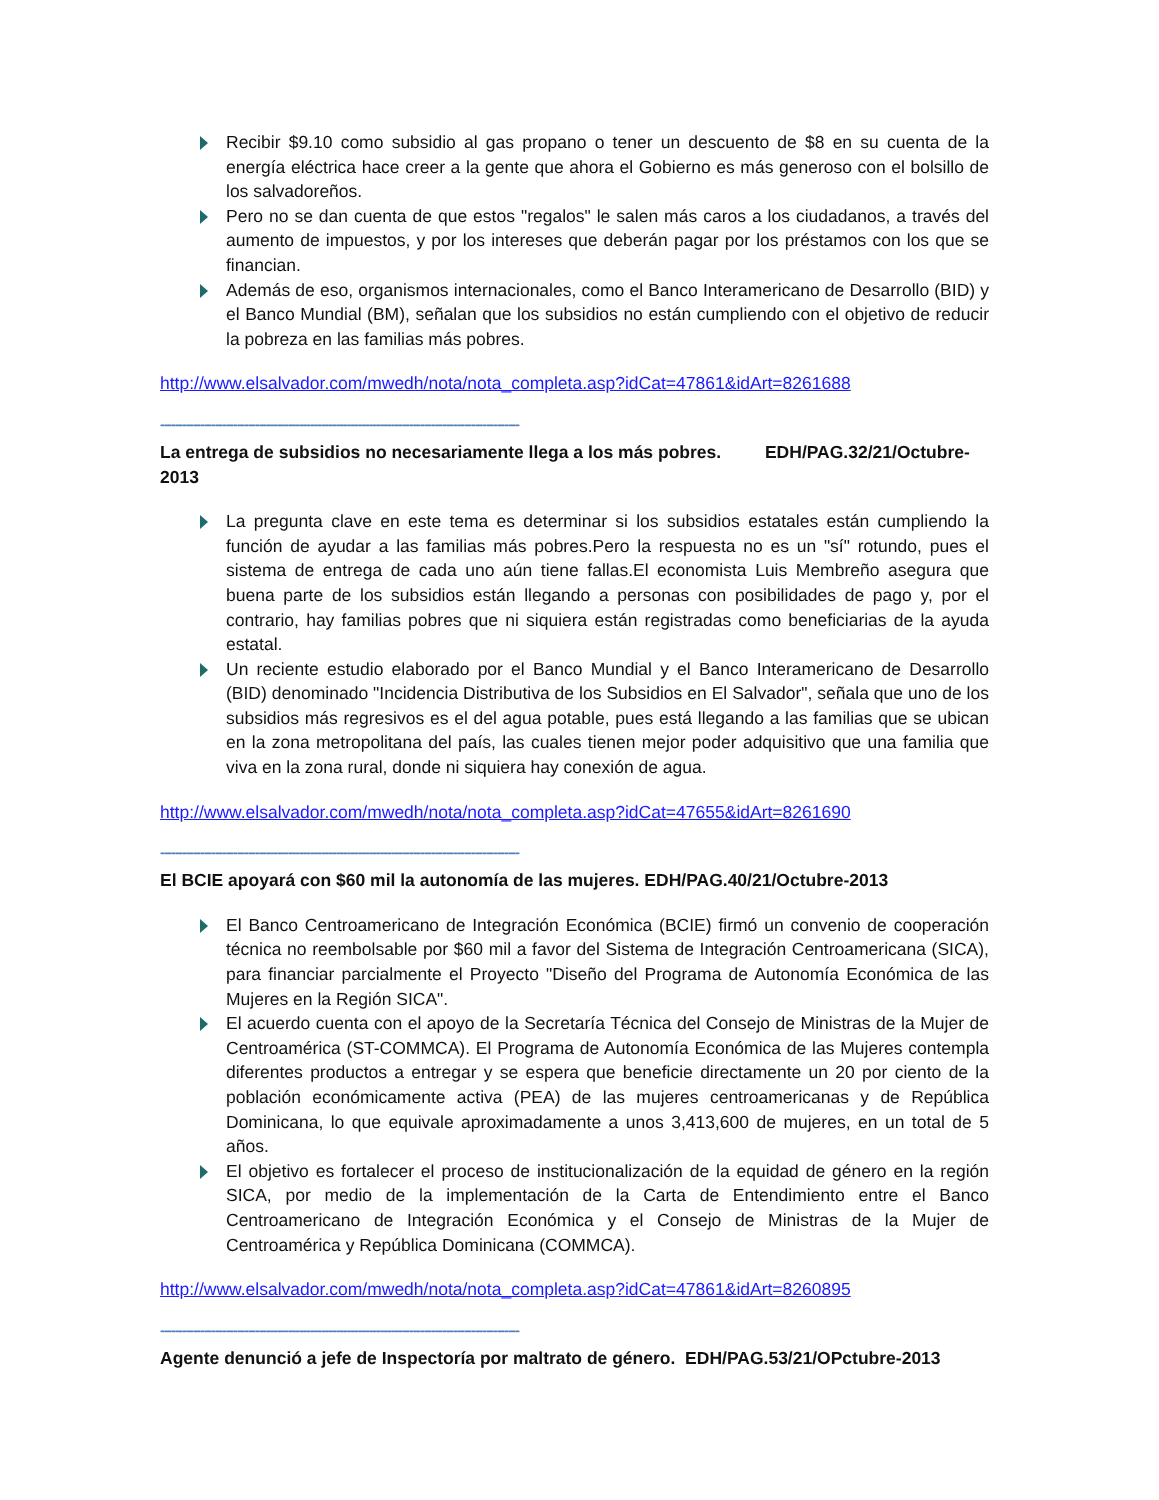Recibir $9.10 como subsidio al gas propano o tener un descuento de $8 en su cuenta de la energía eléctrica hace creer a la gente que ahora el Gobierno es más generoso con el bolsillo de los salvadoreños.
Pero no se dan cuenta de que estos "regalos" le salen más caros a los ciudadanos, a través del aumento de impuestos, y por los intereses que deberán pagar por los préstamos con los que se financian.
Además de eso, organismos internacionales, como el Banco Interamericano de Desarrollo (BID) y el Banco Mundial (BM), señalan que los subsidios no están cumpliendo con el objetivo de reducir la pobreza en las familias más pobres.
http://www.elsalvador.com/mwedh/nota/nota_completa.asp?idCat=47861&idArt=8261688
--------------------------------------------------------------------------------------------------
La entrega de subsidios no necesariamente llega a los más pobres. EDH/PAG.32/21/Octubre-2013
La pregunta clave en este tema es determinar si los subsidios estatales están cumpliendo la función de ayudar a las familias más pobres.Pero la respuesta no es un "sí" rotundo, pues el sistema de entrega de cada uno aún tiene fallas.El economista Luis Membreño asegura que buena parte de los subsidios están llegando a personas con posibilidades de pago y, por el contrario, hay familias pobres que ni siquiera están registradas como beneficiarias de la ayuda estatal.
Un reciente estudio elaborado por el Banco Mundial y el Banco Interamericano de Desarrollo (BID) denominado "Incidencia Distributiva de los Subsidios en El Salvador", señala que uno de los subsidios más regresivos es el del agua potable, pues está llegando a las familias que se ubican en la zona metropolitana del país, las cuales tienen mejor poder adquisitivo que una familia que viva en la zona rural, donde ni siquiera hay conexión de agua.
http://www.elsalvador.com/mwedh/nota/nota_completa.asp?idCat=47655&idArt=8261690
--------------------------------------------------------------------------------------------------
El BCIE apoyará con $60 mil la autonomía de las mujeres. EDH/PAG.40/21/Octubre-2013
El Banco Centroamericano de Integración Económica (BCIE) firmó un convenio de cooperación técnica no reembolsable por $60 mil a favor del Sistema de Integración Centroamericana (SICA), para financiar parcialmente el Proyecto "Diseño del Programa de Autonomía Económica de las Mujeres en la Región SICA".
El acuerdo cuenta con el apoyo de la Secretaría Técnica del Consejo de Ministras de la Mujer de Centroamérica (ST-COMMCA). El Programa de Autonomía Económica de las Mujeres contempla diferentes productos a entregar y se espera que beneficie directamente un 20 por ciento de la población económicamente activa (PEA) de las mujeres centroamericanas y de República Dominicana, lo que equivale aproximadamente a unos 3,413,600 de mujeres, en un total de 5 años.
El objetivo es fortalecer el proceso de institucionalización de la equidad de género en la región SICA, por medio de la implementación de la Carta de Entendimiento entre el Banco Centroamericano de Integración Económica y el Consejo de Ministras de la Mujer de Centroamérica y República Dominicana (COMMCA).
http://www.elsalvador.com/mwedh/nota/nota_completa.asp?idCat=47861&idArt=8260895
--------------------------------------------------------------------------------------------------
Agente denunció a jefe de Inspectoría por maltrato de género. EDH/PAG.53/21/OPctubre-2013